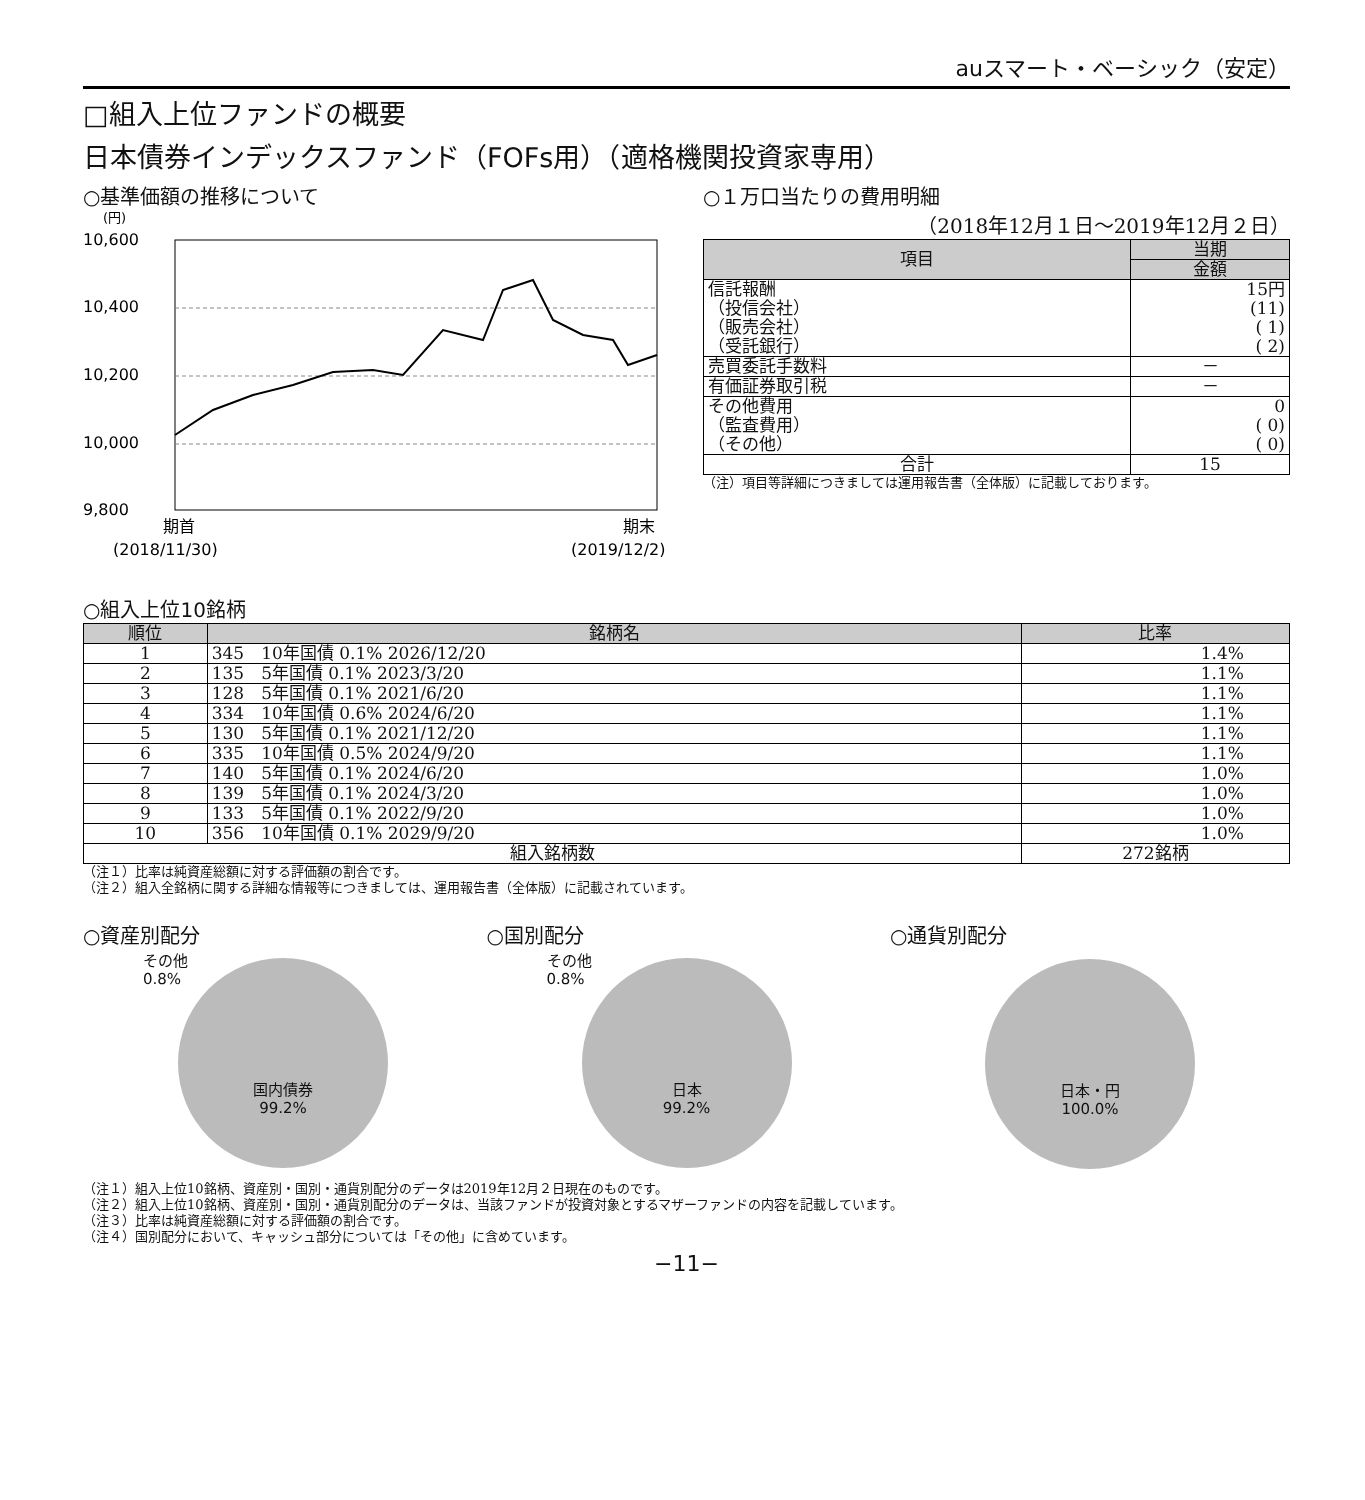auスマート・ベーシック（安定）
□組入上位ファンドの概要
日本債券インデックスファンド（FOFs用）（適格機関投資家専用）
○基準価額の推移について
(円)
10,600
10,400
10,200
10,000
9,800
期首
(2018/11/30)
期末
(2019/12/2)
○１万口当たりの費用明細
（2018年12月１日～2019年12月２日）
| 項目 | 当期 |
| --- | --- |
| | 金額 |
| 信託報酬 （投信会社） （販売会社） （受託銀行） | 15円 (11) ( 1) ( 2) |
| 売買委託手数料 | － |
| 有価証券取引税 | － |
| その他費用 （監査費用） （その他） | 0 ( 0) ( 0) |
| 合計 | 15 |
（注）項目等詳細につきましては運用報告書（全体版）に記載しております。
○組入上位10銘柄
| 順位 | 銘柄名 | 比率 |
| --- | --- | --- |
| 1 | 345 10年国債 0.1% 2026/12/20 | 1.4% |
| 2 | 135 5年国債 0.1% 2023/3/20 | 1.1% |
| 3 | 128 5年国債 0.1% 2021/6/20 | 1.1% |
| 4 | 334 10年国債 0.6% 2024/6/20 | 1.1% |
| 5 | 130 5年国債 0.1% 2021/12/20 | 1.1% |
| 6 | 335 10年国債 0.5% 2024/9/20 | 1.1% |
| 7 | 140 5年国債 0.1% 2024/6/20 | 1.0% |
| 8 | 139 5年国債 0.1% 2024/3/20 | 1.0% |
| 9 | 133 5年国債 0.1% 2022/9/20 | 1.0% |
| 10 | 356 10年国債 0.1% 2029/9/20 | 1.0% |
| 組入銘柄数 | | 272銘柄 |
（注１）比率は純資産総額に対する評価額の割合です。
（注２）組入全銘柄に関する詳細な情報等につきましては、運用報告書（全体版）に記載されています。
○資産別配分
その他
0.8%
国内債券
99.2%
○国別配分
その他
0.8%
日本
99.2%
○通貨別配分
日本・円
100.0%
（注１）組入上位10銘柄、資産別・国別・通貨別配分のデータは2019年12月２日現在のものです。
（注２）組入上位10銘柄、資産別・国別・通貨別配分のデータは、当該ファンドが投資対象とするマザーファンドの内容を記載しています。
（注３）比率は純資産総額に対する評価額の割合です。
（注４）国別配分において、キャッシュ部分については「その他」に含めています。
−11−